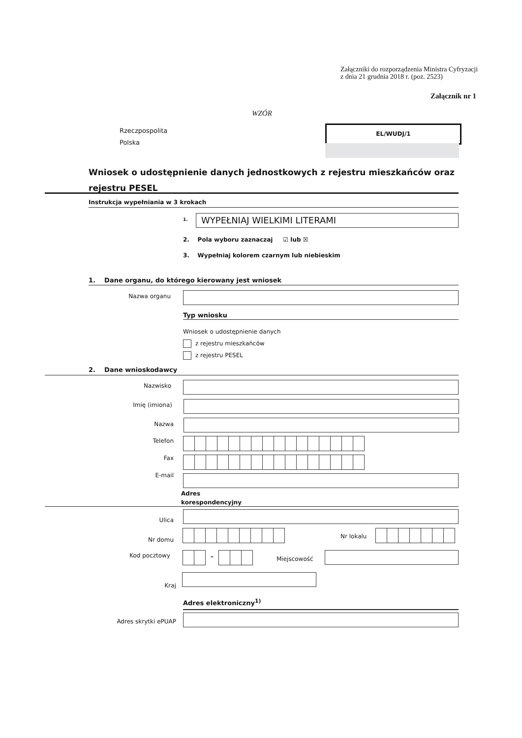Załączniki do rozporządzenia Ministra Cyfryzacji
z dnia 21 grudnia 2018 r. (poz. 2523)
Załącznik nr 1
WZÓR
Rzeczpospolita
Polska
EL/WUDJ/1
Wniosek o udostępnienie danych jednostkowych z rejestru mieszkańców oraz
rejestru PESEL
Instrukcja wypełniania w 3 krokach
1. WYPEŁNIAJ WIELKIMI LITERAMI
2. Pola wyboru zaznaczaj ☑ lub ☒
3. Wypełniaj kolorem czarnym lub niebieskim
1. Dane organu, do którego kierowany jest wniosek
Nazwa organu
Typ wniosku
Wniosek o udostępnienie danych
z rejestru mieszkańców
z rejestru PESEL
2. Dane wnioskodawcy
Nazwisko
Imię (imiona)
Nazwa
Telefon
Fax
E-mail
Adres
korespondencyjny
Ulica
Nr domu Nr lokalu
Kod pocztowy – Miejscowość
Kraj
Adres elektroniczny<sup>1)</sup>
Adres skrytki ePUAP